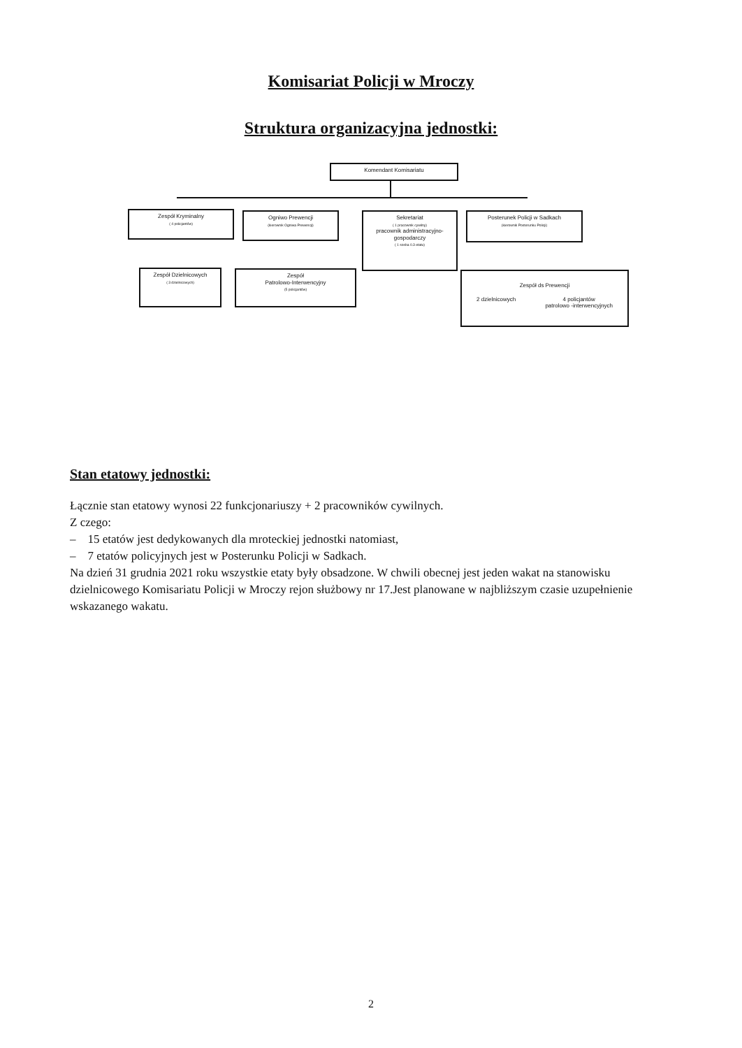Komisariat Policji w Mroczy
Struktura organizacyjna jednostki:
Komendant Komisariatu
Zespół Kryminalny
( 4 policjantów)
Ogniwo Prewencji
(kierownik Ogniwa Prewencji)
Sekretariat
( 1 pracownik cywilny)
pracownik administracyjno-gospodarczy
( 1 sosba 0.3 etatu)
Posterunek Policji w Sadkach
(kierownik Posterunku Policji)
Zespół Dzielnicowych
( 3 dzielnicowych)
Zespół
Patrolowo-Interwencyjny
(5 policjantów)
Zespół ds Prewencji
2 dzielnicowych 4 policjantów
patrolowo -interwencyjnych
Stan etatowy jednostki:
Łącznie stan etatowy wynosi 22 funkcjonariuszy + 2 pracowników cywilnych.
Z czego:
– 15 etatów jest dedykowanych dla mroteckiej jednostki natomiast,
– 7 etatów policyjnych jest w Posterunku Policji w Sadkach.
Na dzień 31 grudnia 2021 roku wszystkie etaty były obsadzone. W chwili obecnej jest jeden wakat na stanowisku dzielnicowego Komisariatu Policji w Mroczy rejon służbowy nr 17.Jest planowane w najbliższym czasie uzupełnienie wskazanego wakatu.
2